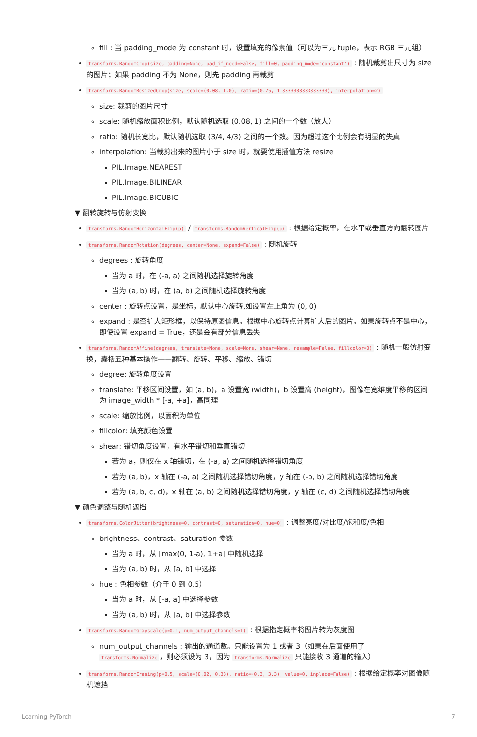fill : 当 padding_mode 为 constant 时，设置填充的像素值（可以为三元 tuple，表示 RGB 三元组）
transforms.RandomCrop(size, padding=None, pad_if_need=False, fill=0, padding_mode='constant') : 随机裁剪出尺寸为 size 的图片；如果 padding 不为 None，则先 padding 再裁剪
transforms.RandomResizedCrop(size, scale=(0.08, 1.0), ratio=(0.75, 1.3333333333333333), interpolation=2)
size: 裁剪的图片尺寸
scale: 随机缩放面积比例，默认随机选取 (0.08, 1) 之间的一个数（放大）
ratio: 随机长宽比，默认随机选取 (3/4, 4/3) 之间的一个数。因为超过这个比例会有明显的失真
interpolation: 当裁剪出来的图片小于 size 时，就要使用插值方法 resize
PIL.Image.NEAREST
PIL.Image.BILINEAR
PIL.Image.BICUBIC
▼ 翻转旋转与仿射变换
transforms.RandomHorizontalFlip(p) / transforms.RandomVerticalFlip(p) : 根据给定概率，在水平或垂直方向翻转图片
transforms.RandomRotation(degrees, center=None, expand=False) : 随机旋转
degrees : 旋转角度
当为 a 时，在 (-a, a) 之间随机选择旋转角度
当为 (a, b) 时，在 (a, b) 之间随机选择旋转角度
center : 旋转点设置，是坐标，默认中心旋转,如设置左上角为 (0, 0)
expand : 是否扩大矩形框，以保持原图信息。根据中心旋转点计算扩大后的图片。如果旋转点不是中心，即使设置 expand = True，还是会有部分信息丢失
transforms.RandomAffine(degrees, translate=None, scale=None, shear=None, resample=False, fillcolor=0) : 随机一般仿射变换，囊括五种基本操作——翻转、旋转、平移、缩放、错切
degree: 旋转角度设置
translate: 平移区间设置，如 (a, b)，a 设置宽 (width)，b 设置高 (height)，图像在宽维度平移的区间为 image_width * [-a, +a]，高同理
scale: 缩放比例，以面积为单位
fillcolor: 填充颜色设置
shear: 错切角度设置，有水平错切和垂直错切
若为 a，则仅在 x 轴错切，在 (-a, a) 之间随机选择错切角度
若为 (a, b)，x 轴在 (-a, a) 之间随机选择错切角度，y 轴在 (-b, b) 之间随机选择错切角度
若为 (a, b, c, d)，x 轴在 (a, b) 之间随机选择错切角度，y 轴在 (c, d) 之间随机选择错切角度
▼ 颜色调整与随机遮挡
transforms.ColorJitter(brightness=0, contrast=0, saturation=0, hue=0) : 调整亮度/对比度/饱和度/色相
brightness、contrast、saturation 参数
当为 a 时，从 [max(0, 1-a), 1+a] 中随机选择
当为 (a, b) 时，从 [a, b] 中选择
hue : 色相参数（介于 0 到 0.5）
当为 a 时，从 [-a, a] 中选择参数
当为 (a, b) 时，从 [a, b] 中选择参数
transforms.RandomGrayscale(p=0.1, num_output_channels=1) : 根据指定概率将图片转为灰度图
num_output_channels : 输出的通道数。只能设置为 1 或者 3（如果在后面使用了 transforms.Normalize ，则必须设为 3，因为 transforms.Normalize 只能接收 3 通道的输入）
transforms.RandomErasing(p=0.5, scale=(0.02, 0.33), ratio=(0.3, 3.3), value=0, inplace=False) : 根据给定概率对图像随机遮挡
Learning PyTorch 7